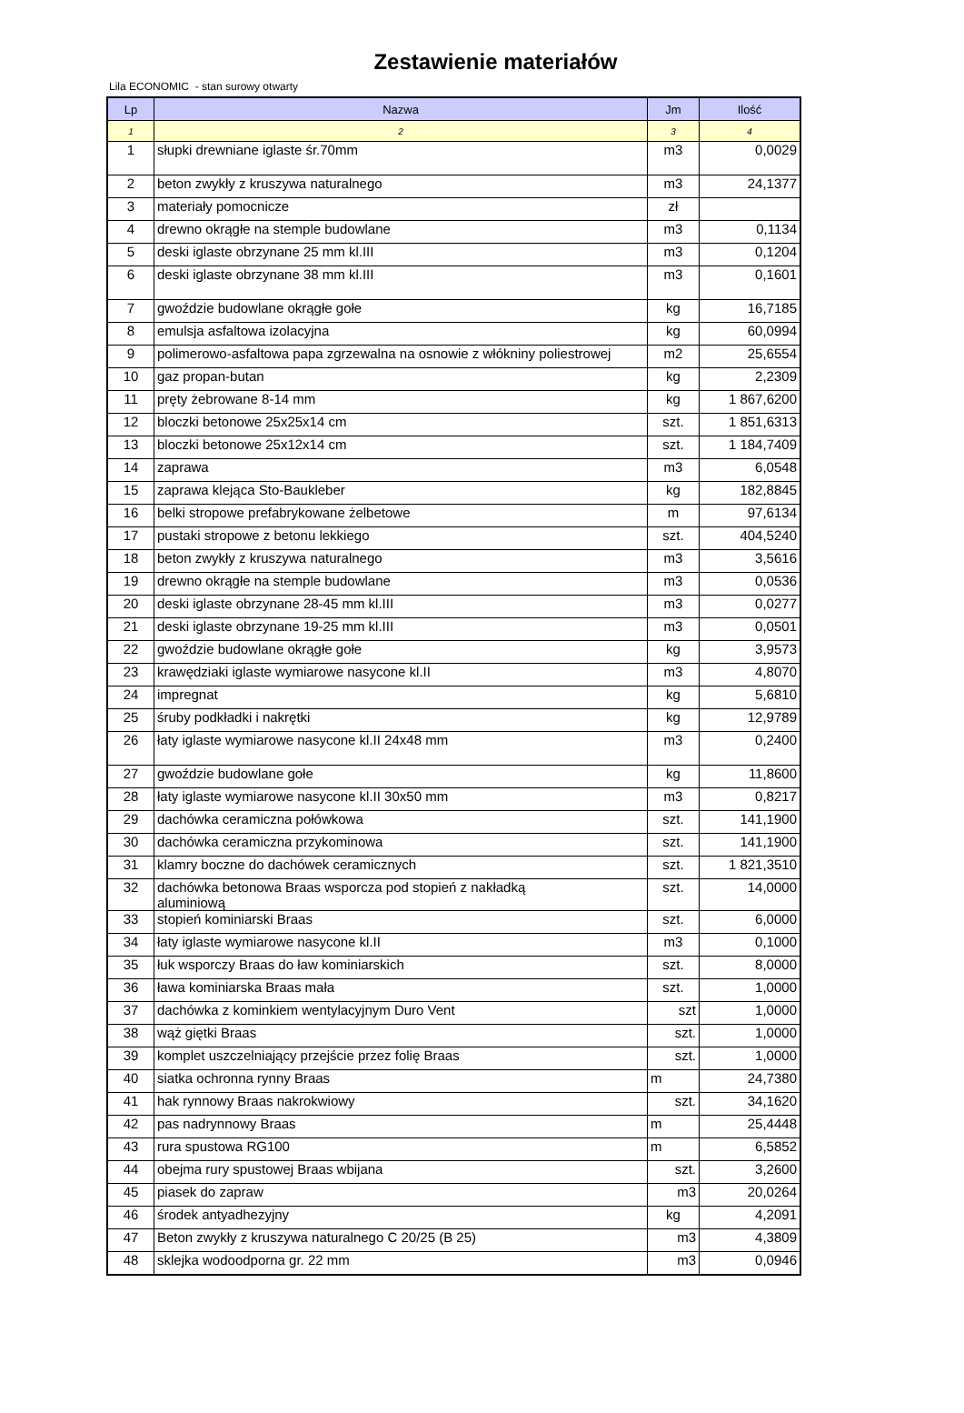Zestawienie materiałów
Lila ECONOMIC - stan surowy otwarty
| Lp | Nazwa | Jm | Ilość |
| --- | --- | --- | --- |
| 1 | 2 | 3 | 4 |
| 1 | słupki drewniane iglaste śr.70mm | m3 | 0,0029 |
| 2 | beton zwykły z kruszywa naturalnego | m3 | 24,1377 |
| 3 | materiały pomocnicze | zł | |
| 4 | drewno okrągłe na stemple budowlane | m3 | 0,1134 |
| 5 | deski iglaste obrzynane 25 mm kl.III | m3 | 0,1204 |
| 6 | deski iglaste obrzynane 38 mm kl.III | m3 | 0,1601 |
| 7 | gwoździe budowlane okrągłe gołe | kg | 16,7185 |
| 8 | emulsja asfaltowa izolacyjna | kg | 60,0994 |
| 9 | polimerowo-asfaltowa papa zgrzewalna na osnowie z włókniny poliestrowej | m2 | 25,6554 |
| 10 | gaz propan-butan | kg | 2,2309 |
| 11 | pręty żebrowane 8-14 mm | kg | 1 867,6200 |
| 12 | bloczki betonowe 25x25x14 cm | szt. | 1 851,6313 |
| 13 | bloczki betonowe 25x12x14 cm | szt. | 1 184,7409 |
| 14 | zaprawa | m3 | 6,0548 |
| 15 | zaprawa klejąca Sto-Baukleber | kg | 182,8845 |
| 16 | belki stropowe prefabrykowane żelbetowe | m | 97,6134 |
| 17 | pustaki stropowe z betonu lekkiego | szt. | 404,5240 |
| 18 | beton zwykły z kruszywa naturalnego | m3 | 3,5616 |
| 19 | drewno okrągłe na stemple budowlane | m3 | 0,0536 |
| 20 | deski iglaste obrzynane 28-45 mm kl.III | m3 | 0,0277 |
| 21 | deski iglaste obrzynane 19-25 mm kl.III | m3 | 0,0501 |
| 22 | gwoździe budowlane okrągłe gołe | kg | 3,9573 |
| 23 | krawędziaki iglaste wymiarowe nasycone kl.II | m3 | 4,8070 |
| 24 | impregnat | kg | 5,6810 |
| 25 | śruby podkładki i nakrętki | kg | 12,9789 |
| 26 | łaty iglaste wymiarowe nasycone kl.II 24x48 mm | m3 | 0,2400 |
| 27 | gwoździe budowlane gołe | kg | 11,8600 |
| 28 | łaty iglaste wymiarowe nasycone kl.II 30x50 mm | m3 | 0,8217 |
| 29 | dachówka ceramiczna połówkowa | szt. | 141,1900 |
| 30 | dachówka ceramiczna przykominowa | szt. | 141,1900 |
| 31 | klamry boczne do dachówek ceramicznych | szt. | 1 821,3510 |
| 32 | dachówka betonowa Braas wsporcza pod stopień z nakładką aluminiową | szt. | 14,0000 |
| 33 | stopień kominiarski Braas | szt. | 6,0000 |
| 34 | łaty iglaste wymiarowe nasycone kl.II | m3 | 0,1000 |
| 35 | łuk wsporczy Braas do ław kominiarskich | szt. | 8,0000 |
| 36 | ława kominiarska Braas mała | szt. | 1,0000 |
| 37 | dachówka z kominkiem wentylacyjnym Duro Vent | szt | 1,0000 |
| 38 | wąż giętki Braas | szt. | 1,0000 |
| 39 | komplet uszczelniający przejście przez folię Braas | szt. | 1,0000 |
| 40 | siatka ochronna rynny Braas | m | 24,7380 |
| 41 | hak rynnowy Braas nakrokwiowy | szt. | 34,1620 |
| 42 | pas nadrynnowy Braas | m | 25,4448 |
| 43 | rura spustowa RG100 | m | 6,5852 |
| 44 | obejma rury spustowej Braas wbijana | szt. | 3,2600 |
| 45 | piasek do zapraw | m3 | 20,0264 |
| 46 | środek antyadhezyjny | kg | 4,2091 |
| 47 | Beton zwykły z kruszywa naturalnego C 20/25 (B 25) | m3 | 4,3809 |
| 48 | sklejka wodoodporna gr. 22 mm | m3 | 0,0946 |